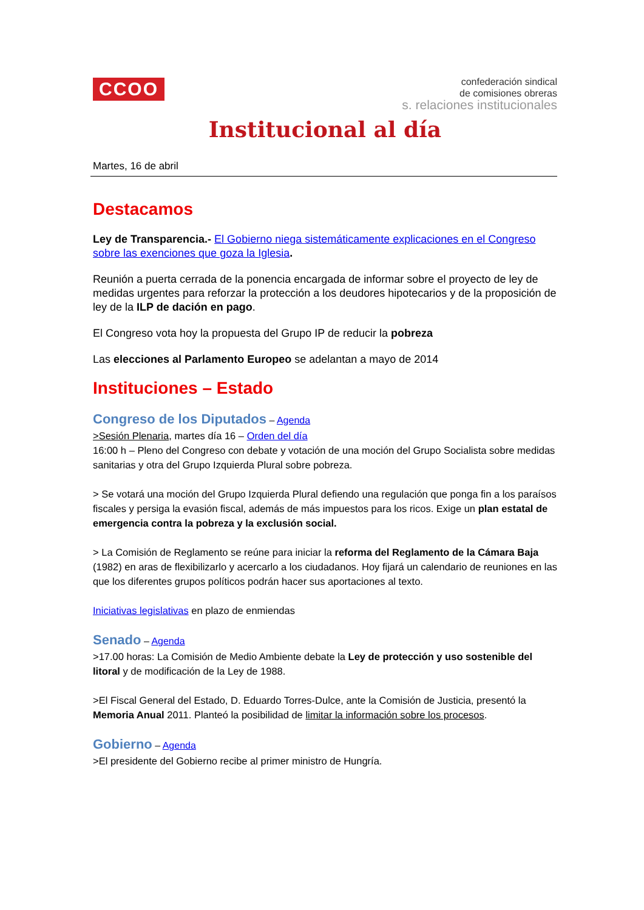CCOO
confederación sindical
de comisiones obreras
s. relaciones institucionales
Institucional al día
Martes, 16 de abril
Destacamos
Ley de Transparencia.- El Gobierno niega sistemáticamente explicaciones en el Congreso sobre las exenciones que goza la Iglesia.
Reunión a puerta cerrada de la ponencia encargada de informar sobre el proyecto de ley de medidas urgentes para reforzar la protección a los deudores hipotecarios y de la proposición de ley de la ILP de dación en pago.
El Congreso vota hoy la propuesta del Grupo IP de reducir la pobreza
Las elecciones al Parlamento Europeo se adelantan a mayo de 2014
Instituciones – Estado
Congreso de los Diputados
– Agenda
>Sesión Plenaria, martes día 16 – Orden del día
16:00 h – Pleno del Congreso con debate y votación de una moción del Grupo Socialista sobre medidas sanitarias y otra del Grupo Izquierda Plural sobre pobreza.
> Se votará una moción del Grupo Izquierda Plural defiendo una regulación que ponga fin a los paraísos fiscales y persiga la evasión fiscal, además de más impuestos para los ricos. Exige un plan estatal de emergencia contra la pobreza y la exclusión social.
> La Comisión de Reglamento se reúne para iniciar la reforma del Reglamento de la Cámara Baja (1982) en aras de flexibilizarlo y acercarlo a los ciudadanos. Hoy fijará un calendario de reuniones en las que los diferentes grupos políticos podrán hacer sus aportaciones al texto.
Iniciativas legislativas en plazo de enmiendas
Senado
– Agenda
>17.00 horas: La Comisión de Medio Ambiente debate la Ley de protección y uso sostenible del litoral y de modificación de la Ley de 1988.
>El Fiscal General del Estado, D. Eduardo Torres-Dulce, ante la Comisión de Justicia, presentó la Memoria Anual 2011. Planteó la posibilidad de limitar la información sobre los procesos.
Gobierno
– Agenda
>El presidente del Gobierno recibe al primer ministro de Hungría.